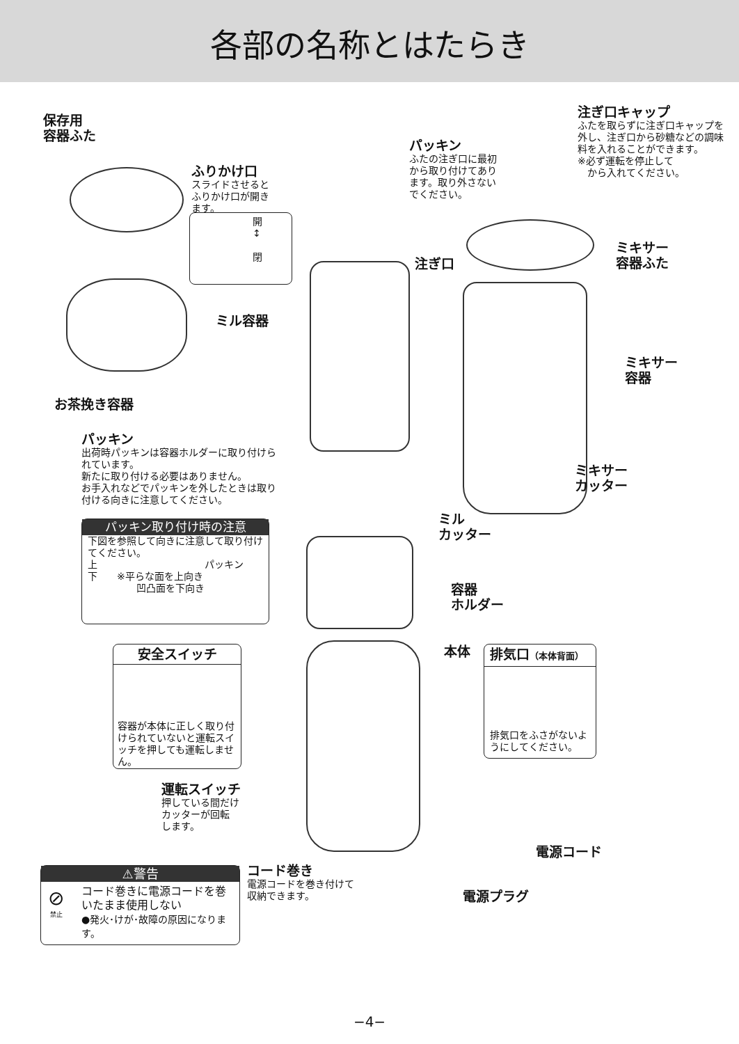各部の名称とはたらき
保存用
容器ふた
ふりかけ口
スライドさせると
ふりかけ口が開き
ます。
開
↕
閉
パッキン
ふたの注ぎ口に最初から取り付けてあります。取り外さないでください。
注ぎ口キャップ
ふたを取らずに注ぎ口キャップを外し、注ぎ口から砂糖などの調味料を入れることができます。
※必ず運転を停止して
　から入れてください。
注ぎ口
ミキサー
容器ふた
ミル容器
ミキサー
容器
お茶挽き容器
パッキン
出荷時パッキンは容器ホルダーに取り付けられています。
新たに取り付ける必要はありません。
お手入れなどでパッキンを外したときは取り付ける向きに注意してください。
パッキン取り付け時の注意
下図を参照して向きに注意して取り付けてください。
上　　　　　　　　　　　パッキン
下　　※平らな面を上向き
　　　　　凹凸面を下向き
ミキサー
カッター
ミル
カッター
容器
ホルダー
安全スイッチ
容器が本体に正しく取り付けられていないと運転スイッチを押しても運転しません。
本体
排気口（本体背面）
排気口をふさがないようにしてください。
運転スイッチ
押している間だけ
カッターが回転
します。
電源コード
コード巻き
電源コードを巻き付けて
収納できます。
電源プラグ
⚠警告
コード巻きに電源コードを巻いたまま使用しない
●発火･けが･故障の原因になります。
⊘
禁止
−4−